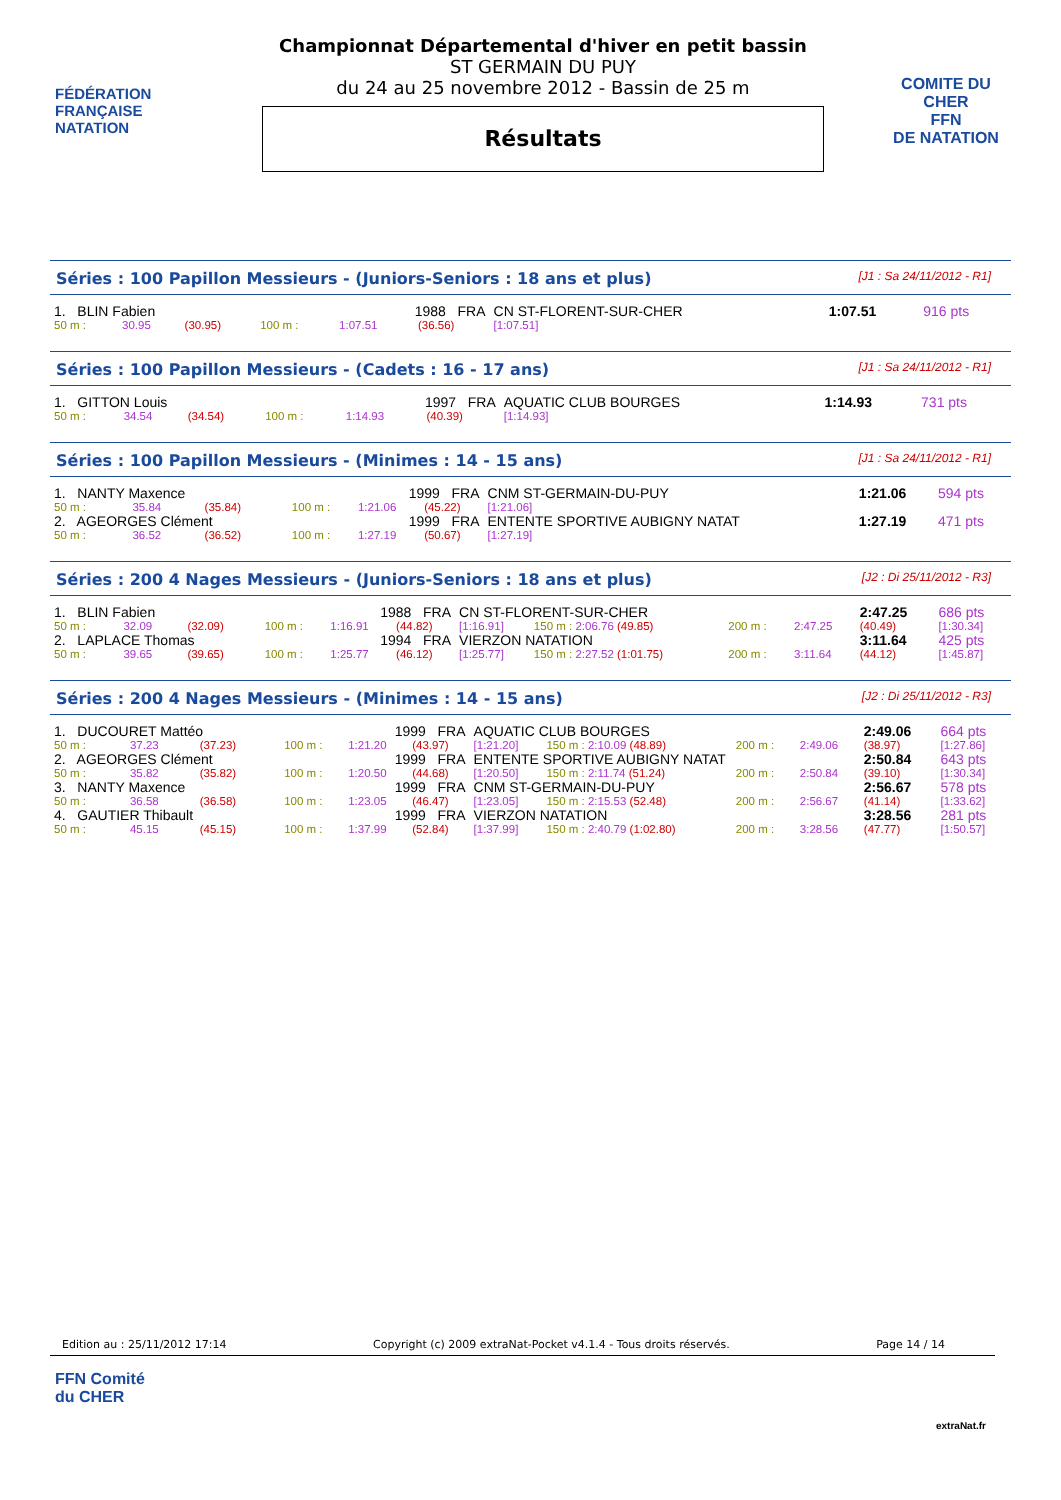FÉDÉRATION FRANÇAISE
NATATION
Championnat Départemental d'hiver en petit bassin
ST GERMAIN DU PUY
du 24 au 25 novembre 2012 - Bassin de 25 m
Résultats
COMITE DU CHER
FFN
DE NATATION
Séries : 100 Papillon Messieurs - (Juniors-Seniors : 18 ans et plus) [J1 : Sa 24/11/2012 - R1]
| 1. BLIN Fabien | | | 1988 FRA | | | CN ST-FLORENT-SUR-CHER | | 1:07.51 | 916 pts |
| 50 m : | 30.95 | (30.95) | 100 m : | 1:07.51 | (36.56) | [1:07.51] | | | |
Séries : 100 Papillon Messieurs - (Cadets : 16 - 17 ans) [J1 : Sa 24/11/2012 - R1]
| 1. GITTON Louis | | | 1997 FRA | | | AQUATIC CLUB BOURGES | | 1:14.93 | 731 pts |
| 50 m : | 34.54 | (34.54) | 100 m : | 1:14.93 | (40.39) | [1:14.93] | | | |
Séries : 100 Papillon Messieurs - (Minimes : 14 - 15 ans) [J1 : Sa 24/11/2012 - R1]
| 1. NANTY Maxence | | | 1999 FRA | | | CNM ST-GERMAIN-DU-PUY | | 1:21.06 | 594 pts |
| 50 m : | 35.84 | (35.84) | 100 m : | 1:21.06 | (45.22) | [1:21.06] | | | |
| 2. AGEORGES Clément | | | 1999 FRA | | | ENTENTE SPORTIVE AUBIGNY NATAT | | 1:27.19 | 471 pts |
| 50 m : | 36.52 | (36.52) | 100 m : | 1:27.19 | (50.67) | [1:27.19] | | | |
Séries : 200 4 Nages Messieurs - (Juniors-Seniors : 18 ans et plus) [J2 : Di 25/11/2012 - R3]
| 1. BLIN Fabien | | | 1988 FRA | | | CN ST-FLORENT-SUR-CHER | | | | 2:47.25 | 686 pts |
| 50 m : | 32.09 | (32.09) | 100 m : | 1:16.91 | (44.82) | [1:16.91] | 150 m : 2:06.76 (49.85) | 200 m : | 2:47.25 | (40.49) | [1:30.34] |
| 2. LAPLACE Thomas | | | 1994 FRA | | | VIERZON NATATION | | | | 3:11.64 | 425 pts |
| 50 m : | 39.65 | (39.65) | 100 m : | 1:25.77 | (46.12) | [1:25.77] | 150 m : 2:27.52 (1:01.75) | 200 m : | 3:11.64 | (44.12) | [1:45.87] |
Séries : 200 4 Nages Messieurs - (Minimes : 14 - 15 ans) [J2 : Di 25/11/2012 - R3]
| 1. DUCOURET Mattéo | | | 1999 FRA | | | AQUATIC CLUB BOURGES | | | | 2:49.06 | 664 pts |
| 50 m : | 37.23 | (37.23) | 100 m : | 1:21.20 | (43.97) | [1:21.20] | 150 m : 2:10.09 (48.89) | 200 m : | 2:49.06 | (38.97) | [1:27.86] |
| 2. AGEORGES Clément | | | 1999 FRA | | | ENTENTE SPORTIVE AUBIGNY NATAT | | | | 2:50.84 | 643 pts |
| 50 m : | 35.82 | (35.82) | 100 m : | 1:20.50 | (44.68) | [1:20.50] | 150 m : 2:11.74 (51.24) | 200 m : | 2:50.84 | (39.10) | [1:30.34] |
| 3. NANTY Maxence | | | 1999 FRA | | | CNM ST-GERMAIN-DU-PUY | | | | 2:56.67 | 578 pts |
| 50 m : | 36.58 | (36.58) | 100 m : | 1:23.05 | (46.47) | [1:23.05] | 150 m : 2:15.53 (52.48) | 200 m : | 2:56.67 | (41.14) | [1:33.62] |
| 4. GAUTIER Thibault | | | 1999 FRA | | | VIERZON NATATION | | | | 3:28.56 | 281 pts |
| 50 m : | 45.15 | (45.15) | 100 m : | 1:37.99 | (52.84) | [1:37.99] | 150 m : 2:40.79 (1:02.80) | 200 m : | 3:28.56 | (47.77) | [1:50.57] |
Edition au : 25/11/2012 17:14 Copyright (c) 2009 extraNat-Pocket v4.1.4 - Tous droits réservés. Page 14 / 14
FFN Comité
du CHER
extraNat.fr